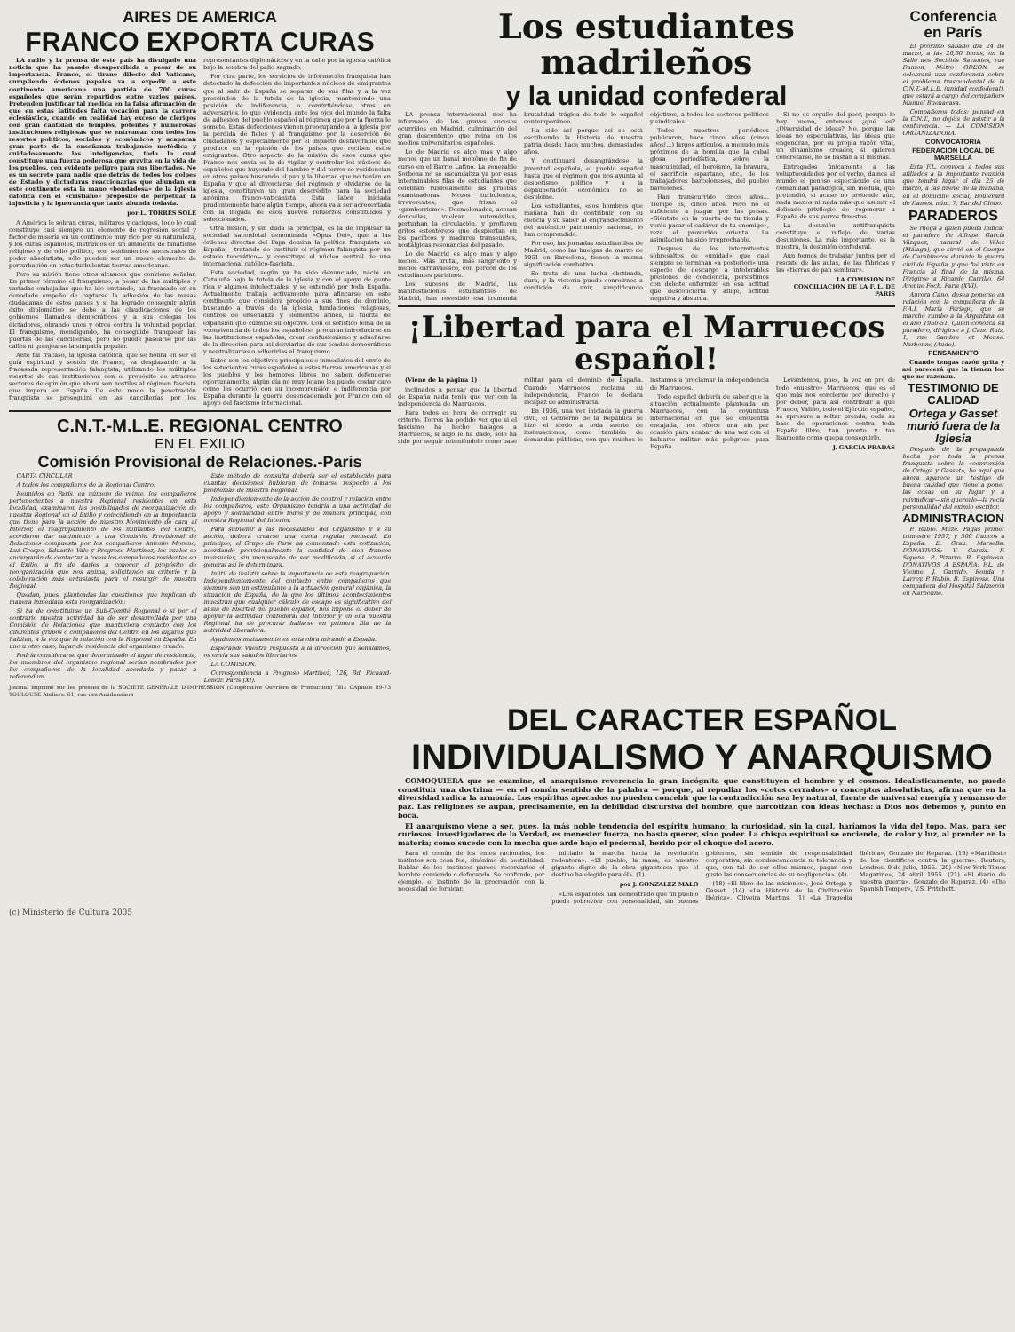AIRES DE AMERICA
FRANCO EXPORTA CURAS
LA radio y la prensa de este país ha divulgado una noticia que ha pasado desapercibida a pesar de su importancia. Franco, el tirano dilecto del Vaticano, cumpliendo órdenes papales va a expedir a este continente americano una partida de 700 curas españoles que serán repartidos entre varios países. Pretenden justificar tal medida en la falsa afirmación de que en estas latitudes falta vocación para la carrera eclesiástica, cuando en realidad hay exceso de clérigos con gran cantidad de templos, potentes y numerosas instituciones religiosas que se entroncan con todos los resortes políticos, sociales y económicos y acaparan gran parte de la enseñanza trabajando metódica y cuidadosamente las inteligencias, todo lo cual constituye una fuerza poderosa que gravita en la vida de los pueblos, con evidente peligro para sus libertades. No es un secreto para nadie que detrás de todos los golpes de Estado y dictaduras reaccionarias que abundan en este continente está la mano «bondadosa» de la Iglesia católica con el «cristiano» propósito de perpetuar la injusticia y la ignorancia que tanto abunda todavía.
por L. TORRES SOLE
A América le sobran curas, militares y caciques, todo lo cual constituye casi siempre un elemento de regresión social y factor de miseria en un continente muy rico por su naturaleza, y los curas españoles, instruídos en un ambiente de fanatismo religioso y de odio político, con sentimientos ancestrales de poder absolutista, sólo pueden ser un nuevo elemento de perturbación en estas turbulentas tierras americanas.
Pero su misión tiene otros alcances que conviene señalar. En primer término el franquismo, a pesar de las múltiples y variadas embajadas que ha ido enviando, ha fracasado en su denodado empeño de captarse la adhesión de las masas ciudadanas de estos países y si ha logrado conseguir algún éxito diplomático se debe a las claudicaciones de los gobiernos llamados democráticos y a sus colegas los dictadores, obrando unos y otros contra la voluntad popular. El franquismo, mendigando, ha conseguido franquear las puertas de las cancillerías, pero no puede pasearse por las calles ni granjearse la simpatía popular.
Ante tal fracaso, la iglesia católica, que se honra en ser el guía espiritual y sostén de Franco, va desplazando a la fracasada representación falangista, utilizando los múltiples resortes de sus instituciones con el propósito de atraerse sectores de opinión que ahora son hostiles al régimen fascista que impera en España. De este modo la penetración franquista se proseguirá en las cancillerías por los representantes diplomáticos y en la calle por la iglesia católica bajo la sombra del palio sagrado.
Por otra parte, los servicios de información franquista han detectado la defección de importantes núcleos de emigrantes que al salir de España se separan de sus filas y a la vez prescinden de la tutela de la iglesia, manteniendo una posición de indiferencia, o convirtiéndose otros en adversarios, lo que evidencia ante los ojos del mundo la falta de adhesión del pueblo español al régimen que por la fuerza le somete. Estas defecciones vienen preocupando a la iglesia por la pérdida de fieles y al franquismo por la deserción de ciudadanos y especialmente por el impacto desfavorable que produce en la opinión de los países que reciben estos emigrantes. Otro aspecto de la misión de esos curas que Franco nos envía es la de vigilar y controlar los núcleos de españoles que huyendo del hambre y del terror se residencian en otros países buscando el pan y la libertad que no tenían en España y que al divorciarse del régimen y olvidarse de la iglesia, constituyen un gran descrédito para la sociedad anónima franco-vaticanista. Esta labor iniciada prudentemente hace algún tiempo, ahora va a ser acrecentada con la llegada de esos nuevos refuerzos constituídos y seleccionados.
Otra misión, y sin duda la principal, es la de impulsar la sociedad sacerdotal denominada «Opus Dei», que a las órdenes directas del Papa domina la política franquista en España —tratando de sustituir el régimen falangista por un estado teocrático— y constituye el núcleo central de una internacional católico-fascista.
Esta sociedad, según ya ha sido denunciado, nació en Cataluña bajo la tutela de la iglesia y con el apoyo de gente rica y algunos intelectuales, y se extendió por toda España. Actualmente trabaja activamente para afincarse en este continente que considera propicio a sus fines de dominio, buscando a través de la iglesia, fundaciones religiosas, centros de enseñanza y elementos afines, la fuerza de expansión que culmine su objetivo. Con el sofístico lema de la «convivencia de todos los españoles» procuran introducirse en las instituciones españolas, crear confusionismo y adueñarse de la dirección para así desviarlas de sus sendas democráticas y neutralizarlas o adherirlas al franquismo.
Estos son los objetivos principales e inmediatos del envío de los setecientos curas españoles a estas tierras americanas y si los pueblos y los hombres libres no saben defenderse oportunamente, algún día no muy lejano les puede costar caro como les ocurrió con su incomprensión e indiferencia por España durante la guerra desencadenada por Franco con el apoyo del fascismo internacional.
C.N.T.-M.L.E. REGIONAL CENTRO
EN EL EXILIO
Comisión Provisional de Relaciones.-Paris
CARTA CIRCULAR
A todos los compañeros de la Regional Centro:
Reunidos en París, en número de veinte, los compañeros pertenecientes a nuestra Regional residentes en esta localidad, examinaron las posibilidades de reorganización de nuestra Regional en el Exilio y coincidiendo en la importancia que tiene para la acción de nuestro Movimiento de cara al Interior, el reagrupamiento de los militantes del Centro, acordaron dar nacimiento a una Comisión Provisional de Relaciones compuesta por los compañeros Antonio Moreno, Luz Crespo, Eduardo Vale y Progreso Martínez, los cuales se encargarán de contactar a todos los compañeros residentes en el Exilio, a fin de darles a conocer el propósito de reorganización que nos anima, solicitando su criterio y la colaboración más entusiasta para el resurgir de nuestra Regional.
Quedan, pues, planteadas las cuestiones que implican de manera inmediata esta reorganización:
Si ha de constituirse un Sub-Comité Regional o si por el contrario nuestra actividad ha de ser desarrollada por una Comisión de Relaciones que mantuviera contacto con los diferentes grupos o compañeros del Centro en los lugares que habiten, a la vez que la relación con la Regional en España. En uno u otro caso, lugar de residencia del organismo creado.
Podría considerarse que determinado el lugar de residencia, los miembros del organismo regional serían nombrados por los compañeros de la localidad acordada y pasar a referendum.
Este método de consulta debería ser el establecido para cuantas decisiones hubieran de tomarse respecto a los problemas de nuestra Regional.
Independientemente de la acción de control y relación entre los compañeros, este Organismo tendría a una actividad de apoyo y solidaridad entre todos y de manera principal, con nuestra Regional del Interior.
Para subvenir a las necesidades del Organismo y a su acción, deberá crearse una cuota regular mensual. En principio, el Grupo de París ha comenzado esta cotización, acordando provisionalmente la cantidad de cien francos mensuales, sin menoscabo de ser modificada, si el acuerdo general así lo determinara.
Inútil de insistir sobre la importancia de esta reagrupación. Independientemente del contacto entre compañeros que siempre son un estimulante a la actuación general orgánica, la situación de España, de la que los últimos acontecimientos muestran que cualquier cálculo de escape es significativo del ansia de libertad del pueblo español, nos impone el deber de apoyar la actividad confederal del Interior y en ella nuestra Regional ha de procurar hallarse en primera fila de la actividad liberadora.
Ayudemos mutuamente en esta obra mirando a España.
Esperando vuestra respuesta a la dirección que señalamos, os envía sus saludos libertarios.
LA COMISION.
Correspondencia a Progreso Martínez, 126, Bd. Richard-Lenoir. París (XI).
Journal imprimé sur les presses de la SOCIETE GENERALE D'IMPRESSION (Coopérative Ouvrière de Production) Tél.: CApitole 89-73 TOULOUSE Ateliers: 61, rue des Amidonniers
Los estudiantes madrileños
y la unidad confederal
LA prensa internacional nos ha informado de los graves sucesos ocurridos en Madrid, culminación del gran descontento que reina en los medios universitarios españoles.
Lo de Madrid es algo más y algo menos que un banal monôme de fin de curso en el Barrio Latino. La venerable Sorbona no se escandaliza ya por esas interminables filas de estudiantes que celebran ruidosamente las pruebas examinadoras. Mozos turbulentos, irreverentes, que frisan el «gamberrismo». Desmelenados, acosan doncellas, vuelcan automóviles, perturban la circulación, y profieren gritos estentóreos que despiertan en los pacíficos y maduros transeuntes, nostálgicas resonancias del pasado.
Lo de Madrid es algo más y algo menos. Más brutal, más sangriento y menos carnavalesco, con perdón de los estudiantes parisinos.
Los sucesos de Madrid, las manifestaciones estudiantiles de Madrid, han revestido esa tremenda brutalidad trágica de todo lo español contemporáneo.
Ha sido así porque así se está escribiendo la Historia de nuestra patria desde hace muchos, demasiados años.
Y continuará desangrándose la juventud española, el pueblo español hasta que el régimen que nos ayunta al despotismo político y a la depauperación económica no se desplome.
Los estudiantes, esos hombres que mañana han de contribuir con su ciencia y su saber al engrandecimiento del auténtico patrimonio nacional, lo han comprendido.
Por eso, las jornadas estudiantiles de Madrid, como las huelgas de marzo de 1951 en Barcelona, tienen la misma significación combativa.
Se trata de una lucha obstinada, dura, y la victoria puede sonreírnos a condición de unir, simplificando objetivos, a todos los sectores políticos y sindicales.
Todos nuestros periódicos publicaron, hace cinco años (cinco años!...) largos artículos, a menudo más próximos de la homilía que la cabal glosa periodística, sobre la masculinidad, el heroísmo, la bravura, el sacrificio espartano, etc., de los trabajadores barceloneses, del pueblo barcelonés.
Han transcurrido cinco años... Tiempo es, cinco años. Pero no el suficiente a juzgar por las prisas. «Siéntate en la puerta de tu tienda y verás pasar el cadáver de tu enemigo», reza el proverbio oriental. La asimilación ha sido irreprochable.
Después de los intermitentes sobresaltos de «unidad» que casi siempre se terminan «a posteriori» una especie de descargo a intolerables presiones de conciencia, persistimos con deleite enfermizo en esa actitud que desconcierta y aflige, actitud negativa y absurda.
Si no es orgullo del peor, porque lo hay bueno, entonces ¿qué es? ¿Diversidad de ideas? No, porque las ideas no especulativas, las ideas que engendran, por su propia razón vital, un dinamismo creador, si quieren concretarse, no se bastan a sí mismas.
Entregados únicamente a las voluptuosidades por el verbo, damos al mundo el penoso espectáculo de una comunidad paradójica, sin médula, que pretendió, si acaso no pretende aún, nada menos ni nada más que asumir el delicado privilegio de regenerar a España de sus yerros funestos.
La desunión antifranquista constituye el reflejo de varias desuniones. La más importante, es la nuestra, la desunión confederal.
Aun hemos de trabajar juntos por el rescate de las aulas, de las fábricas y las «tierras de pan sembrar».
LA COMISION DE CONCILIACION DE LA F. L. DE PARIS
¡Libertad para el Marruecos español!
(Viene de la página 1)
inclinados a pensar que la libertad de España nada tenía que ver con la independencia de Marruecos.
Para todos es hora de corregir su criterio. Torres ha podido ver que si el fascismo ha hecho halagos a Marruecos, si algo le ha dado, sólo ha sido por seguir reteniéndolo como base militar para el dominio de España. Cuando Marruecos reclama su independencia, Franco le declara incapaz de administrarla.
En 1936, una vez iniciada la guerra civil, el Gobierno de la República se hizo el sordo a toda suerte de insinuaciones, como también de demandas públicas, con que muchos le instamos a proclamar la independencia de Marruecos.
Todo español debería de saber que la situación actualmente planteada en Marruecos, con la coyuntura internacional en que se encuentra encajada, nos ofrece una sin par ocasión para acabar de una vez con el baluarte militar más peligroso para España.
Levantemos, pues, la voz en pro de todo «nuestro» Marruecos, que es el que más nos concierne por derecho y por deber, para así contribuir a que Franco, Valiño, todo el Ejército español, se apresure a soltar prenda, ceda su base de operaciones contra toda España libre, tan pronto y tan lisamente como quepa conseguirlo.
J. GARCIA PRADAS
Conferencia en París
El próximo sábado día 24 de marzo, a las 20,30 horas, en la Salle des Sociétés Savantes, rue Danton, Métro ODEON, se celebrará una conferencia sobre el problema trascendental de la C.N.T.-M.L.E. (unidad confederal), que estará a cargo del compañero Manuel Buenacasa.
Compañeros todos: pensad en la C.N.T., no dejéis de asistir a la conferencia. — LA COMISION ORGANIZADORA.
CONVOCATORIA
FEDERACION LOCAL DE MARSELLA
Esta F.L. convoca a todos sus afiliados a la importante reunión que tendrá lugar el día 25 de marzo, a las nueve de la mañana, en el domicilio social, Boulevard de Dames, núm. 7, Bar del Globo.
PARADEROS
Se ruega a quien pueda indicar el paradero de Alfonso García Vázquez, natural de Vélez (Málaga), que sirvió en el Cuerpo de Carabineros durante la guerra civil de España, y que fué visto en Francia al final de la misma. Dirigirse a Ricardo Carrillo, 64 Avenue Foch. París (XVI).
Aurora Cano, desea ponerse en relación con la compañera de la F.A.I. María Periago, que se marchó rumbo a la Argentina en el año 1950-51. Quien conozca su paradero, dirigirse a J. Cano Ruiz, 1, rue Sambre et Meuse. Narbonne (Aude).
PENSAMIENTO
Cuando tengas razón grita y así parecerá que la tienen los que no razonan.
TESTIMONIO DE CALIDAD
Ortega y Gasset murió fuera de la Iglesia
Después de la propaganda hecha por toda la prensa franquista sobre la «conversión de Ortega y Gasset», he aquí que ahora aparece un testigo de buena calidad que viene a poner las cosas en su lugar y a reivindicar—sin quererlo—la recia personalidad del eximio escritor.
ADMINISTRACION
P. Rubio. Meze. Pagas primer trimestre 1957, y 500 francos a España. E. Grau. Marsella. DONATIVOS: V. García. F. Sopena. P. Pizarro. B. Espinosa. DONATIVOS A ESPAÑA: F.L. de Vienne. J. Garrido. Ronda y Larrey. P. Rubio. B. Espinosa. Una compañera del Hospital Salmerón en Narbonne.
DEL CARACTER ESPAÑOL
INDIVIDUALISMO Y ANARQUISMO
COMOQUIERA que se examine, el anarquismo reverencia la gran incógnita que constituyen el hombre y el cosmos. Idealísticamente, no puede constituir una doctrina — en el común sentido de la palabra — porque, al repudiar los «cotos cerrados» o conceptos absolutistas, afirma que en la diversidad radica la armonía. Los espíritus apocados no pueden concebir que la contradicción sea ley natural, fuente de universal energía y remanso de paz. Las religiones se aupan, precisamente, en la debilidad discursiva del hombre, que narcotizan con ideas hechas: a Dios nos debemos y, punto en boca.
El anarquismo viene a ser, pues, la más noble tendencia del espíritu humano: la curiosidad, sin la cual, haríamos la vida del topo. Mas, para ser curiosos, investigadores de la Verdad, es menester fuerza, no basta querer, sino poder. La chispa espiritual se enciende, de calor y luz, al prender en la materia; como sucede con la mecha que arde bajo el pedernal, herido por el choque del acero.
Para el común de los entes racionales, los instintos son cosa fea, sinónimo de bestialidad. Hablar de los instintos parece recordarles el hombre comiendo o defecando. Se confunde, por ejemplo, el instinto de la procreación con la necesidad de fornicar.
iniciado la marcha hacia la revolución redentora». «El pueblo, la masa, es nuestro gigante digno de la obra gigantesca que el destino ha elegido para él». (1).
por J. GONZALEZ MALO
«Los españoles han demostrado que un pueblo puede sobrevivir con personalidad, sin buenos gobiernos, sin sentido de responsabilidad corporativa, sin condescendencia ni tolerancia y que, con tal de ser ellos mismos, pagan con gusto las consecuencias de su negligencia». (4).
(18) «El libro de las misiones», José Ortega y Gasset. (14) «La Historia de la Civilización Ibérica», Oliveira Martins. (1) «La Tragedia Ibérica», Gonzalo de Reparaz. (19) «Manifiesto de los científicos contra la guerra». Reuters, Londres, 9 de julio, 1955. (20) «New York Times Magazine», 24 abril 1955. (21) «El diario de nuestra guerra», Gonzalo de Reparaz. (4) «The Spanish Temper», V.S. Pritchett.
(c) Ministerio de Cultura 2005